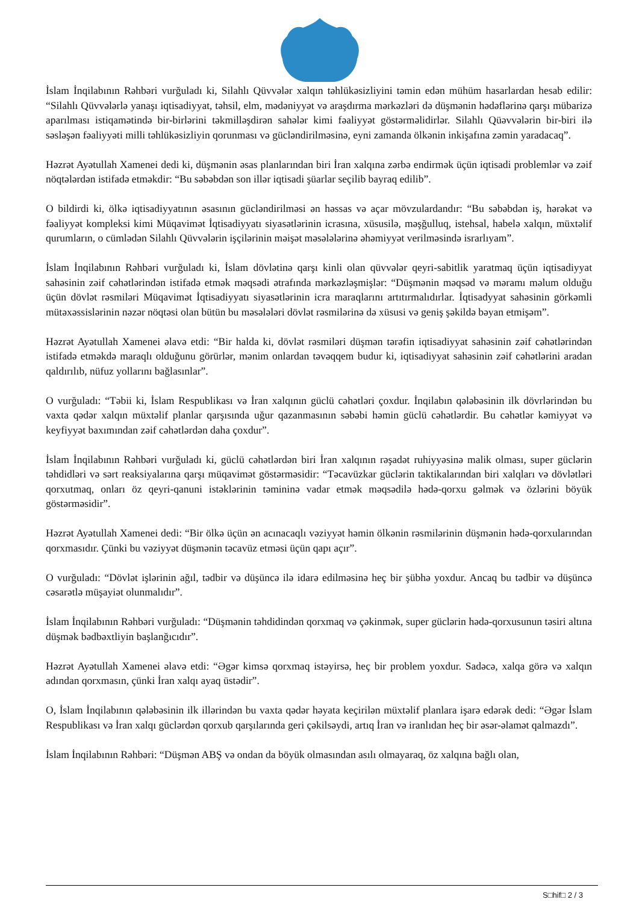İslam İnqilabının Rəhbəri vurğuladı ki, Silahlı Qüvvələr xalqın təhlükəsizliyini təmin edən mühüm hasarlardan hesab edilir: “Silahlı Qüvvələrlə yanaşı iqtisadiyyat, təhsil, elm, mədəniyyət və araşdırma mərkəzləri də düşmənin hədəflərinə qarşı mübarizə aparılması istiqamətində bir-birlərini təkmilləşdirən sahələr kimi fəaliyyət göstərməlidirlər. Silahlı Qüəvvələrin bir-biri ilə səsləşən fəaliyyəti milli təhlükəsizliyin qorunması və gücləndirilməsinə, eyni zamanda ölkənin inkişafına zəmin yaradacaq”.
Həzrət Ayətullah Xamenei dedi ki, düşmənin əsas planlarından biri İran xalqına zərbə endirmək üçün iqtisadi problemlər və zəif nöqtələrdən istifadə etməkdir: “Bu səbəbdən son illər iqtisadi şüarlar seçilib bayraq edilib”.
O bildirdi ki, ölkə iqtisadiyyatının əsasının gücləndirilməsi ən həssas və açar mövzulardandır: “Bu səbəbdən iş, hərəkət və fəaliyyət kompleksi kimi Müqavimət İqtisadiyyatı siyasətlərinin icrasına, xüsusilə, məşğulluq, istehsal, habelə xalqın, müxtəlif qurumların, o cümlədən Silahlı Qüvvələrin işçilərinin məişət məsələlərinə əhəmiyyət verilməsində israrlıyam”.
İslam İnqilabının Rəhbəri vurğuladı ki, İslam dövlətinə qarşı kinli olan qüvvələr qeyri-sabitlik yaratmaq üçün iqtisadiyyat sahəsinin zəif cəhətlərindən istifadə etmək məqsədi ətrafında mərkəzləşmişlər: “Düşmənin məqsəd və məramı məlum olduğu üçün dövlət rəsmiləri Müqavimət İqtisadiyyatı siyasətlərinin icra maraqlarını artıtırmalıdırlar. İqtisadyyat sahəsinin görkəmli mütəxəssislərinin nəzər nöqtəsi olan bütün bu məsələləri dövlət rəsmilərinə də xüsusi və geniş şəkildə bəyan etmişəm”.
Həzrət Ayətullah Xamenei əlavə etdi: “Bir halda ki, dövlət rəsmiləri düşmən tərəfin iqtisadiyyat sahəsinin zəif cəhətlərindən istifadə etməkdə maraqlı olduğunu görürlər, mənim onlardan təvəqqem budur ki, iqtisadiyyat sahəsinin zəif cəhətlərini aradan qaldırılıb, nüfuz yollarını bağlasınlar”.
O vurğuladı: “Təbii ki, İslam Respublikası və İran xalqının güclü cəhətləri çoxdur. İnqilabın qələbəsinin ilk dövrlərindən bu vaxta qədər xalqın müxtəlif planlar qarşısında uğur qazanmasının səbəbi həmin güclü cəhətlərdir. Bu cəhətlər kəmiyyət və keyfiyyət baxımından zəif cəhətlərdən daha çoxdur”.
İslam İnqilabının Rəhbəri vurğuladı ki, güclü cəhətlərdən biri İran xalqının rəşadət ruhiyyəsinə malik olması, super güclərin təhdidləri və sərt reaksiyalarına qarşı müqavimət göstərməsidir: “Təcavüzkar güclərin taktikalarından biri xalqları və dövlətləri qorxutmaq, onları öz qeyri-qanuni istəklərinin təmininə vadar etmək məqsədilə hədə-qorxu gəlmək və özlərini böyük göstərməsidir”.
Həzrət Ayətullah Xamenei dedi: “Bir ölkə üçün ən acınacaqlı vəziyyət həmin ölkənin rəsmilərinin düşmənin hədə-qorxularından qorxmasıdır. Çünki bu vəziyyət düşmənin təcavüz etməsi üçün qapı açır”.
O vurğuladı: “Dövlət işlərinin ağıl, tədbir və düşüncə ilə idarə edilməsinə heç bir şübhə yoxdur. Ancaq bu tədbir və düşüncə cəsarətlə müşayiət olunmalıdır”.
İslam İnqilabının Rəhbəri vurğuladı: “Düşmənin təhdidindən qorxmaq və çəkinmək, super güclərin hədə-qorxusunun təsiri altına düşmək bədbəxtliyin başlanğıcıdır”.
Həzrət Ayətullah Xamenei əlavə etdi: “Əgər kimsə qorxmaq istəyirsə, heç bir problem yoxdur. Sadəcə, xalqa görə və xalqın adından qorxmasın, çünki İran xalqı ayaq üstədir”.
O, İslam İnqilabının qələbəsinin ilk illərindən bu vaxta qədər həyata keçirilən müxtəlif planlara işarə edərək dedi: “Əgər İslam Respublikası və İran xalqı güclərdən qorxub qarşılarında geri çəkilsəydi, artıq İran və iranlıdan heç bir əsər-əlamət qalmazdı”.
İslam İnqilabının Rəhbəri: “Düşmən ABŞ və ondan da böyük olmasından asılı olmayaraq, öz xalqına bağlı olan,
S□hif□ 2 / 3